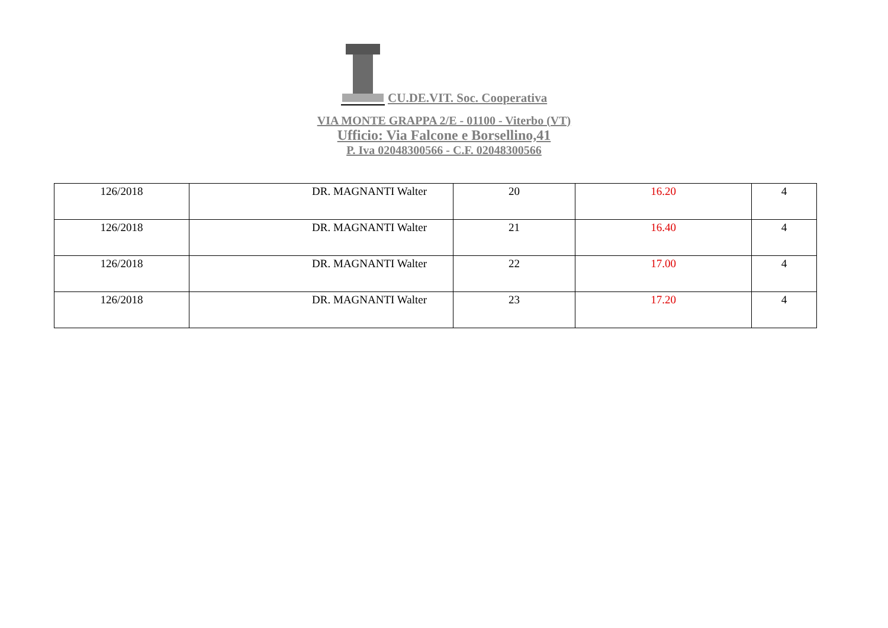CU.DE.VIT. Soc. Cooperativa
VIA MONTE GRAPPA 2/E - 01100 - Viterbo (VT)
Ufficio: Via Falcone e Borsellino,41
P. Iva 02048300566 - C.F. 02048300566
| 126/2018 | DR. MAGNANTI Walter | 20 | 16.20 | 4 |
| 126/2018 | DR. MAGNANTI Walter | 21 | 16.40 | 4 |
| 126/2018 | DR. MAGNANTI Walter | 22 | 17.00 | 4 |
| 126/2018 | DR. MAGNANTI Walter | 23 | 17.20 | 4 |